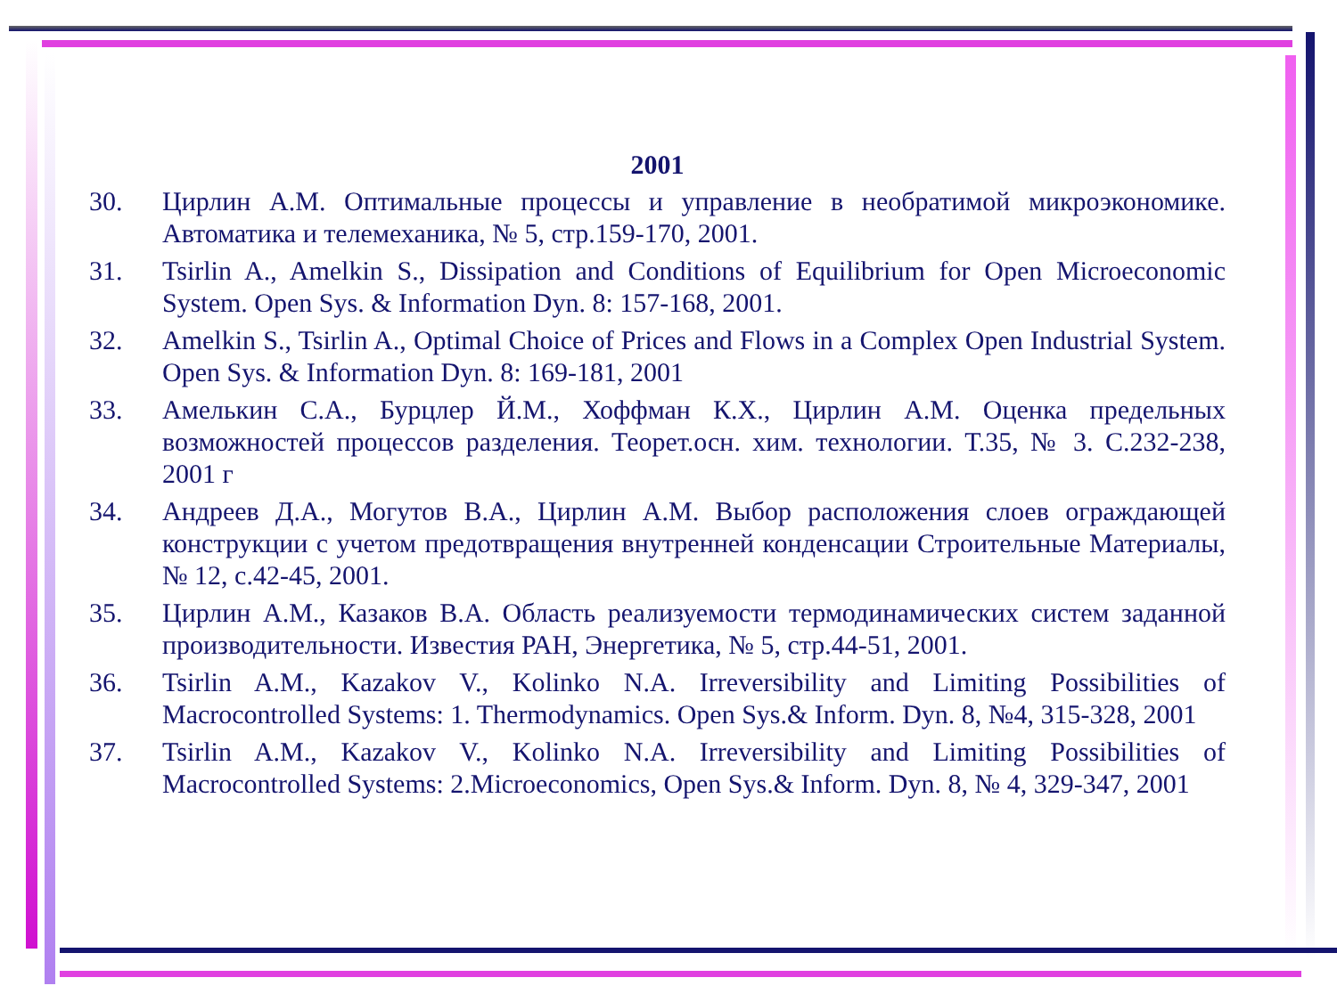2001
30. Цирлин А.М. Оптимальные процессы и управление в необратимой микроэкономике. Автоматика и телемеханика, № 5, стр.159-170, 2001.
31. Tsirlin A., Amelkin S., Dissipation and Conditions of Equilibrium for Open Microeconomic System. Open Sys. & Information Dyn. 8: 157-168, 2001.
32. Amelkin S., Tsirlin A., Optimal Choice of Prices and Flows in a Complex Open Industrial System. Open Sys. & Information Dyn. 8: 169-181, 2001
33. Амелькин С.А., Бурцлер Й.М., Хоффман К.Х., Цирлин А.М. Оценка предельных возможностей процессов разделения. Теорет.осн. хим. технологии. Т.35, № 3. С.232-238, 2001 г
34. Андреев Д.А., Могутов В.А., Цирлин А.М. Выбор расположения слоев ограждающей конструкции с учетом предотвращения внутренней конденсации Строительные Материалы, № 12, с.42-45, 2001.
35. Цирлин А.М., Казаков В.А. Область реализуемости термодинамических систем заданной производительности. Известия РАН, Энергетика, № 5, стр.44-51, 2001.
36. Tsirlin A.M., Kazakov V., Kolinko N.A. Irreversibility and Limiting Possibilities of Macrocontrolled Systems: 1. Thermodynamics. Open Sys.& Inform. Dyn. 8, №4, 315-328, 2001
37. Tsirlin A.M., Kazakov V., Kolinko N.A. Irreversibility and Limiting Possibilities of Macrocontrolled Systems: 2.Microeconomics, Open Sys.& Inform. Dyn. 8, № 4, 329-347, 2001